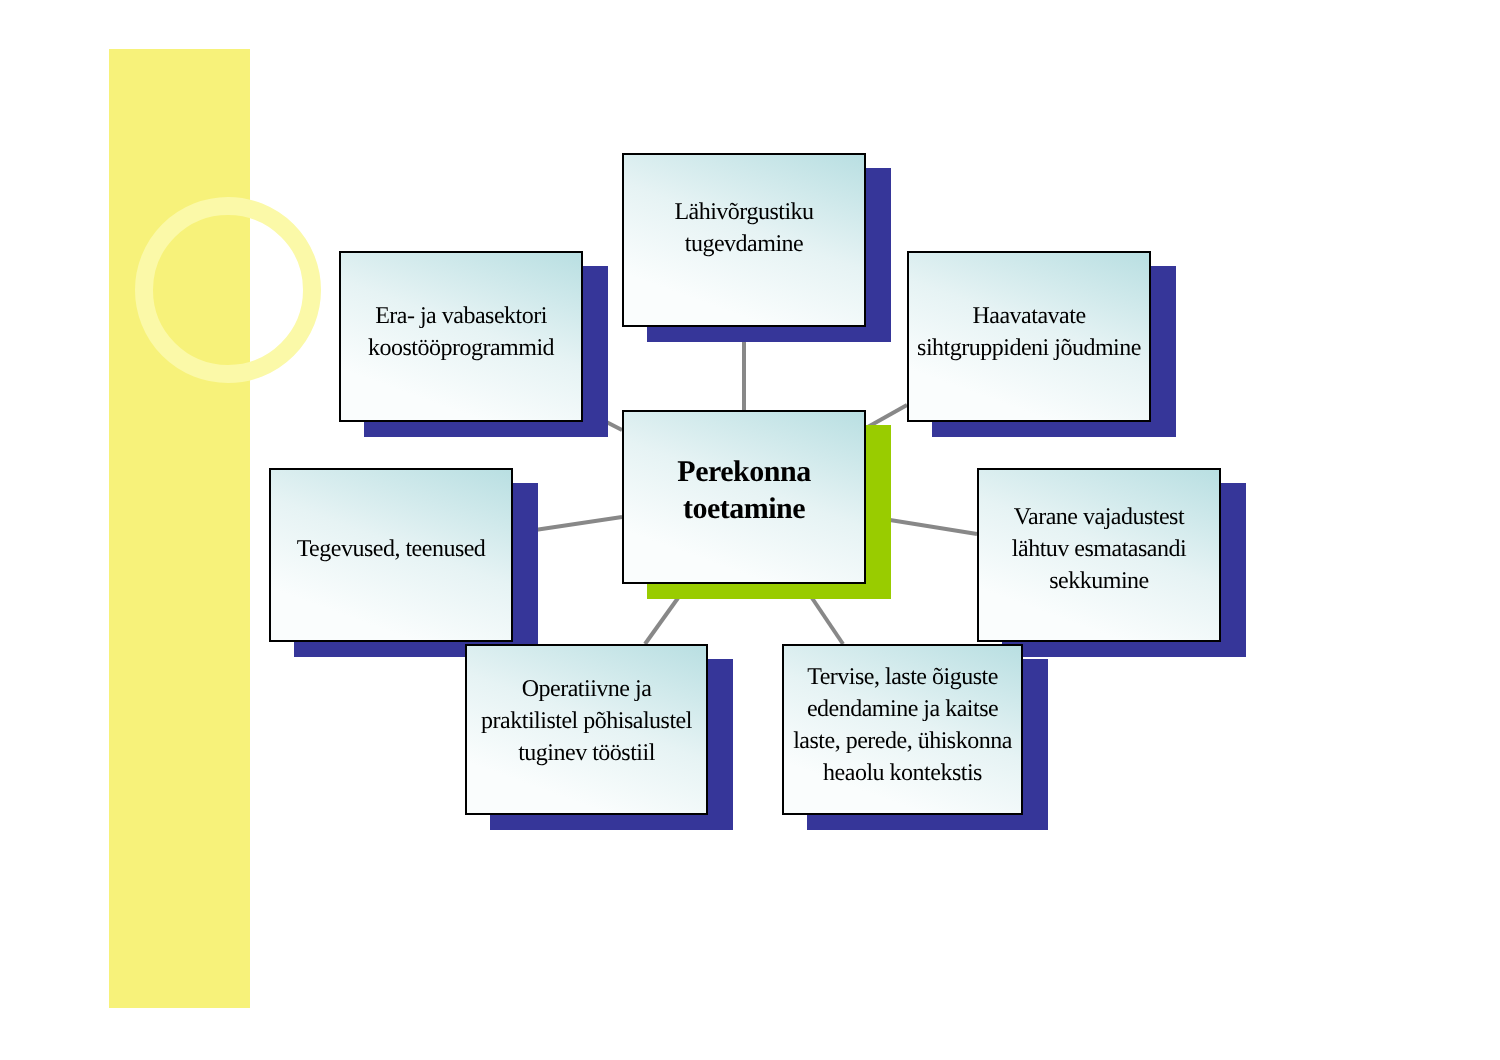Lähivõrgustiku
tugevdamine
Era- ja vabasektori
koostööprogrammid
Haavatavate
sihtgruppideni jõudmine
Perekonna
toetamine
Tegevused, teenused
Varane vajadustest
lähtuv esmatasandi
sekkumine
Operatiivne ja
praktilistel põhisalustel
tuginev tööstiil
Tervise, laste õiguste
edendamine ja kaitse
laste, perede, ühiskonna
heaolu kontekstis